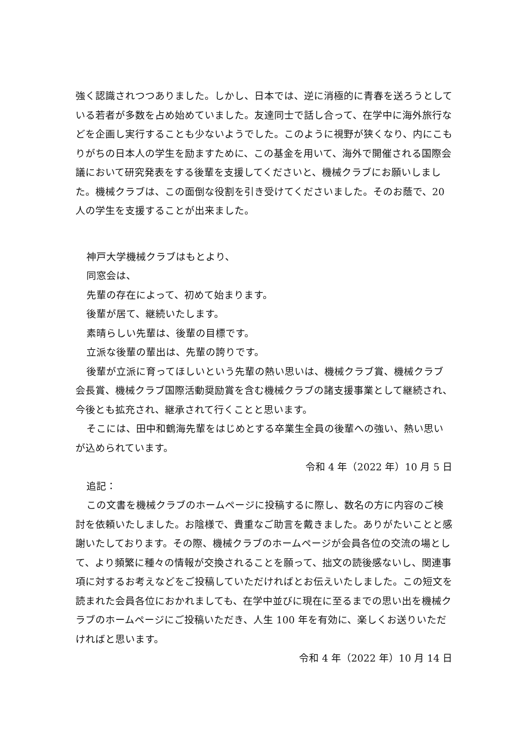強く認識されつつありました。しかし、日本では、逆に消極的に青春を送ろうとしている若者が多数を占め始めていました。友達同士で話し合って、在学中に海外旅行などを企画し実行することも少ないようでした。このように視野が狭くなり、内にこもりがちの日本人の学生を励ますために、この基金を用いて、海外で開催される国際会議において研究発表をする後輩を支援してくださいと、機械クラブにお願いしました。機械クラブは、この面倒な役割を引き受けてくださいました。そのお蔭で、20 人の学生を支援することが出来ました。
神戸大学機械クラブはもとより、
同窓会は、
先輩の存在によって、初めて始まります。
後輩が居て、継続いたします。
素晴らしい先輩は、後輩の目標です。
立派な後輩の輩出は、先輩の誇りです。
後輩が立派に育ってほしいという先輩の熱い思いは、機械クラブ賞、機械クラブ会長賞、機械クラブ国際活動奨励賞を含む機械クラブの諸支援事業として継続され、今後とも拡充され、継承されて行くことと思います。
そこには、田中和鶴海先輩をはじめとする卒業生全員の後輩への強い、熱い思いが込められています。
令和 4 年（2022 年）10 月 5 日
追記：
この文書を機械クラブのホームページに投稿するに際し、数名の方に内容のご検討を依頼いたしました。お陰様で、貴重なご助言を戴きました。ありがたいことと感謝いたしております。その際、機械クラブのホームページが会員各位の交流の場として、より頻繁に種々の情報が交換されることを願って、拙文の読後感ないし、関連事項に対するお考えなどをご投稿していただければとお伝えいたしました。この短文を読まれた会員各位におかれましても、在学中並びに現在に至るまでの思い出を機械クラブのホームページにご投稿いただき、人生 100 年を有効に、楽しくお送りいただければと思います。
令和 4 年（2022 年）10 月 14 日